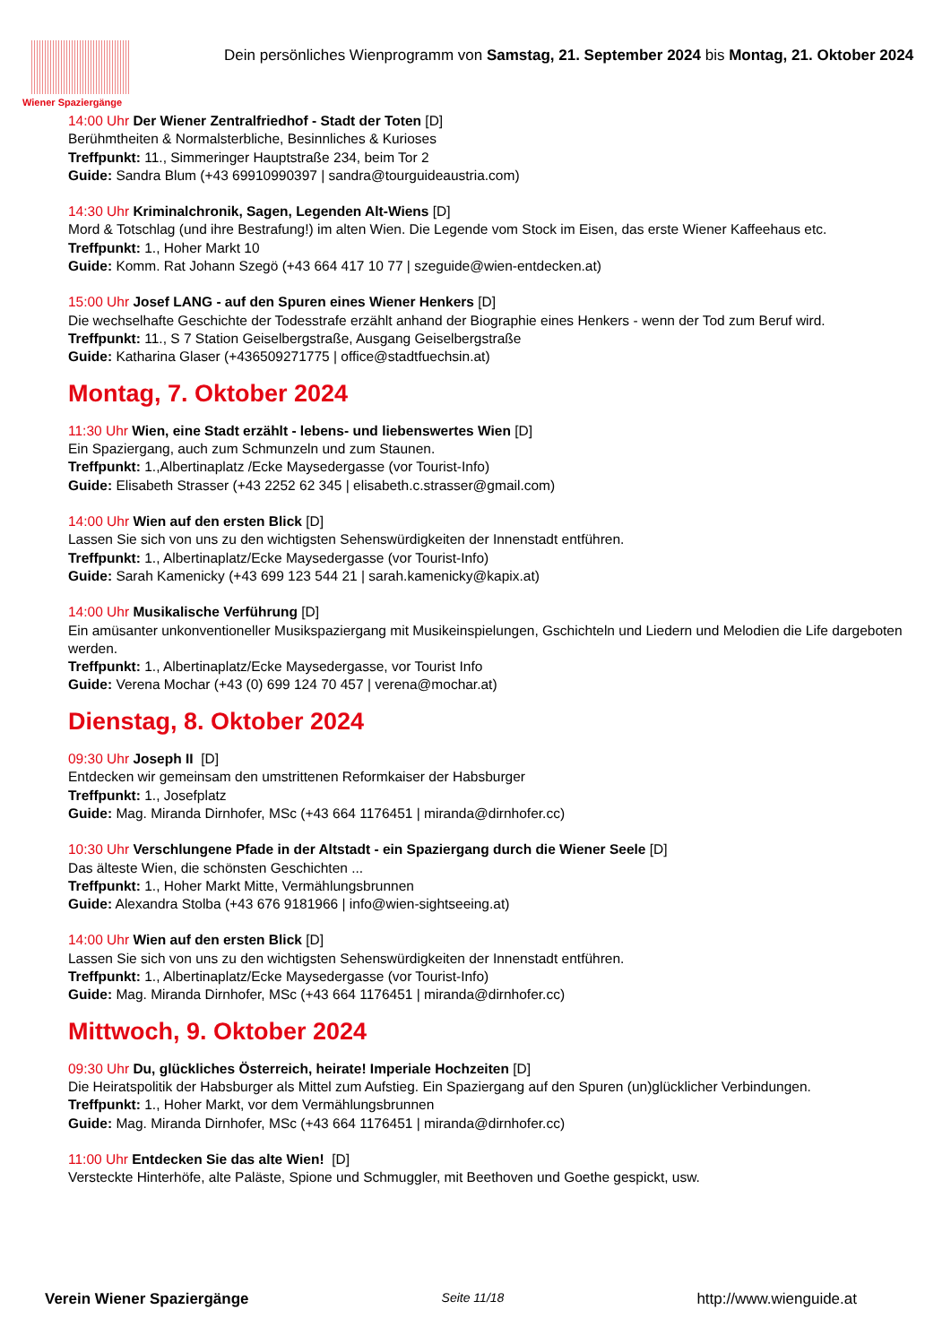Wiener Spaziergänge
Dein persönliches Wienprogramm von Samstag, 21. September 2024 bis Montag, 21. Oktober 2024
14:00 Uhr Der Wiener Zentralfriedhof - Stadt der Toten [D]
Berühmtheiten & Normalsterbliche, Besinnliches & Kurioses
Treffpunkt: 11., Simmeringer Hauptstraße 234, beim Tor 2
Guide: Sandra Blum (+43 69910990397 | sandra@tourguideaustria.com)
14:30 Uhr Kriminalchronik, Sagen, Legenden Alt-Wiens [D]
Mord & Totschlag (und ihre Bestrafung!) im alten Wien. Die Legende vom Stock im Eisen, das erste Wiener Kaffeehaus etc.
Treffpunkt: 1., Hoher Markt 10
Guide: Komm. Rat Johann Szegö (+43 664 417 10 77 | szeguide@wien-entdecken.at)
15:00 Uhr Josef LANG - auf den Spuren eines Wiener Henkers [D]
Die wechselhafte Geschichte der Todesstrafe erzählt anhand der Biographie eines Henkers - wenn der Tod zum Beruf wird.
Treffpunkt: 11., S 7 Station Geiselbergstraße, Ausgang Geiselbergstraße
Guide: Katharina Glaser (+436509271775 | office@stadtfuechsin.at)
Montag, 7. Oktober 2024
11:30 Uhr Wien, eine Stadt erzählt - lebens- und liebenswertes Wien [D]
Ein Spaziergang, auch zum Schmunzeln und zum Staunen.
Treffpunkt: 1.,Albertinaplatz /Ecke Maysedergasse (vor Tourist-Info)
Guide: Elisabeth Strasser (+43 2252 62 345 | elisabeth.c.strasser@gmail.com)
14:00 Uhr Wien auf den ersten Blick [D]
Lassen Sie sich von uns zu den wichtigsten Sehenswürdigkeiten der Innenstadt entführen.
Treffpunkt: 1., Albertinaplatz/Ecke Maysedergasse (vor Tourist-Info)
Guide: Sarah Kamenicky (+43 699 123 544 21 | sarah.kamenicky@kapix.at)
14:00 Uhr Musikalische Verführung [D]
Ein amüsanter unkonventioneller Musikspaziergang mit Musikeinspielungen, Gschichteln und Liedern und Melodien die Life dargeboten werden.
Treffpunkt: 1., Albertinaplatz/Ecke Maysedergasse, vor Tourist Info
Guide: Verena Mochar (+43 (0) 699 124 70 457 | verena@mochar.at)
Dienstag, 8. Oktober 2024
09:30 Uhr Joseph II [D]
Entdecken wir gemeinsam den umstrittenen Reformkaiser der Habsburger
Treffpunkt: 1., Josefplatz
Guide: Mag. Miranda Dirnhofer, MSc (+43 664 1176451 | miranda@dirnhofer.cc)
10:30 Uhr Verschlungene Pfade in der Altstadt - ein Spaziergang durch die Wiener Seele [D]
Das älteste Wien, die schönsten Geschichten ...
Treffpunkt: 1., Hoher Markt Mitte, Vermählungsbrunnen
Guide: Alexandra Stolba (+43 676 9181966 | info@wien-sightseeing.at)
14:00 Uhr Wien auf den ersten Blick [D]
Lassen Sie sich von uns zu den wichtigsten Sehenswürdigkeiten der Innenstadt entführen.
Treffpunkt: 1., Albertinaplatz/Ecke Maysedergasse (vor Tourist-Info)
Guide: Mag. Miranda Dirnhofer, MSc (+43 664 1176451 | miranda@dirnhofer.cc)
Mittwoch, 9. Oktober 2024
09:30 Uhr Du, glückliches Österreich, heirate! Imperiale Hochzeiten [D]
Die Heiratspolitik der Habsburger als Mittel zum Aufstieg. Ein Spaziergang auf den Spuren (un)glücklicher Verbindungen.
Treffpunkt: 1., Hoher Markt, vor dem Vermählungsbrunnen
Guide: Mag. Miranda Dirnhofer, MSc (+43 664 1176451 | miranda@dirnhofer.cc)
11:00 Uhr Entdecken Sie das alte Wien! [D]
Versteckte Hinterhöfe, alte Paläste, Spione und Schmuggler, mit Beethoven und Goethe gespickt, usw.
Verein Wiener Spaziergänge Seite 11/18 http://www.wienguide.at